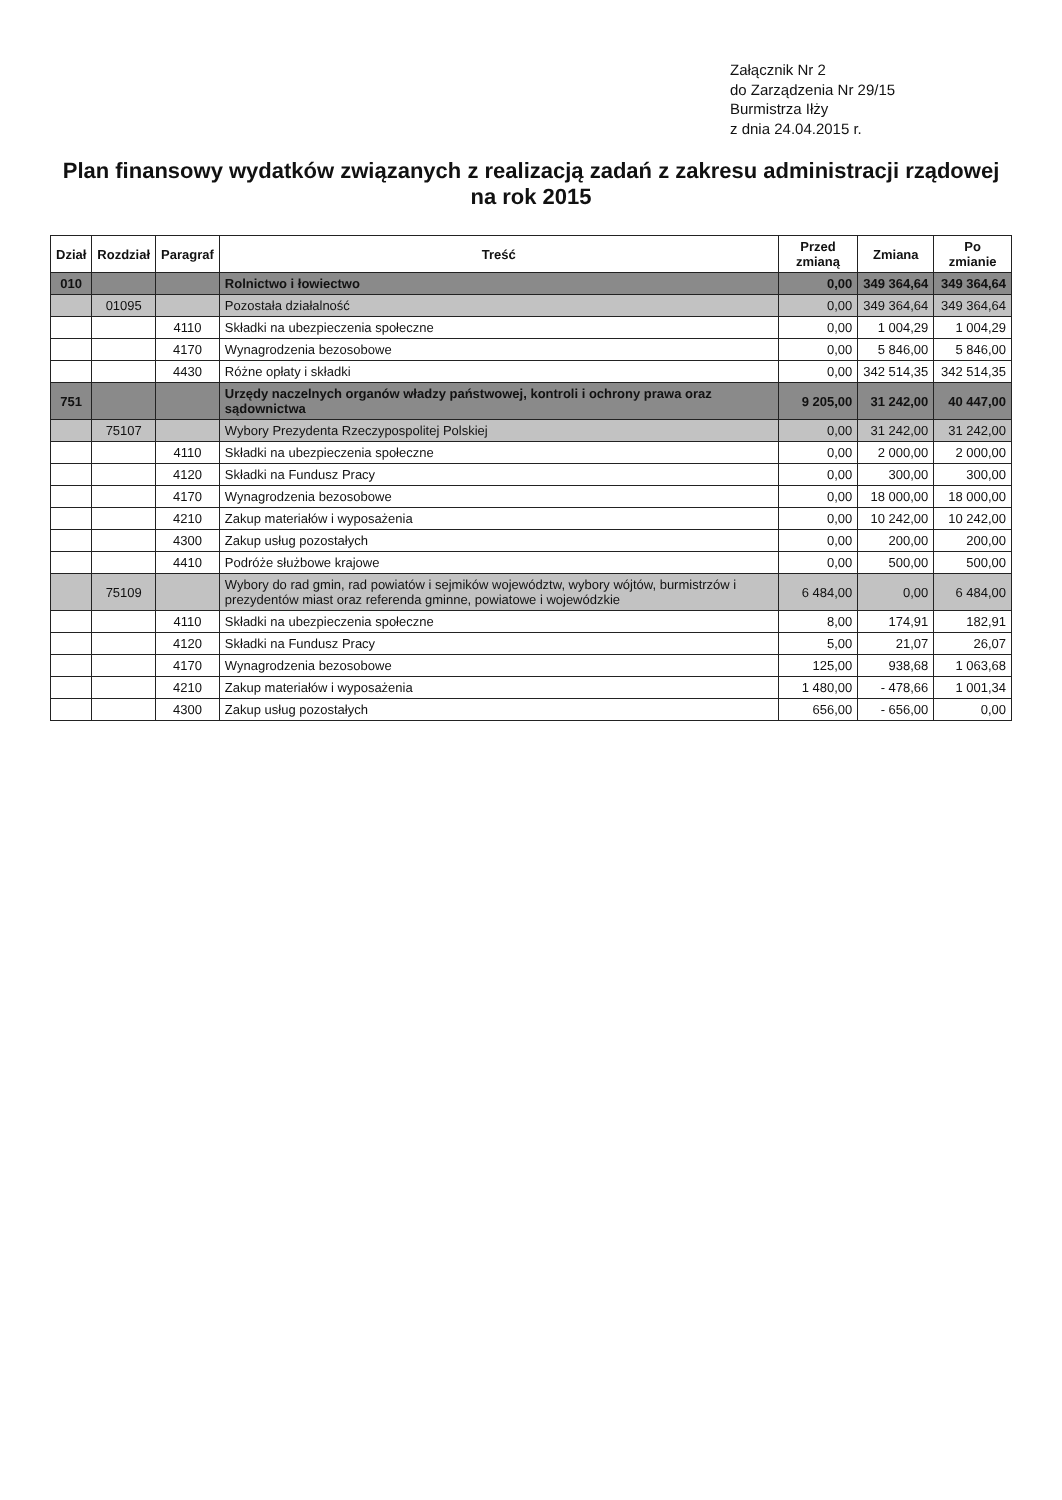Załącznik Nr 2
do Zarządzenia Nr 29/15
Burmistrza Iłży
z dnia 24.04.2015 r.
Plan finansowy wydatków związanych z realizacją zadań z zakresu administracji rządowej
na rok 2015
| Dział | Rozdział | Paragraf | Treść | Przed zmianą | Zmiana | Po zmianie |
| --- | --- | --- | --- | --- | --- | --- |
| 010 | | | Rolnictwo i łowiectwo | 0,00 | 349 364,64 | 349 364,64 |
| | 01095 | | Pozostała działalność | 0,00 | 349 364,64 | 349 364,64 |
| | | 4110 | Składki na ubezpieczenia społeczne | 0,00 | 1 004,29 | 1 004,29 |
| | | 4170 | Wynagrodzenia bezosobowe | 0,00 | 5 846,00 | 5 846,00 |
| | | 4430 | Różne opłaty i składki | 0,00 | 342 514,35 | 342 514,35 |
| 751 | | | Urzędy naczelnych organów władzy państwowej, kontroli i ochrony prawa oraz sądownictwa | 9 205,00 | 31 242,00 | 40 447,00 |
| | 75107 | | Wybory Prezydenta Rzeczypospolitej Polskiej | 0,00 | 31 242,00 | 31 242,00 |
| | | 4110 | Składki na ubezpieczenia społeczne | 0,00 | 2 000,00 | 2 000,00 |
| | | 4120 | Składki na Fundusz Pracy | 0,00 | 300,00 | 300,00 |
| | | 4170 | Wynagrodzenia bezosobowe | 0,00 | 18 000,00 | 18 000,00 |
| | | 4210 | Zakup materiałów i wyposażenia | 0,00 | 10 242,00 | 10 242,00 |
| | | 4300 | Zakup usług pozostałych | 0,00 | 200,00 | 200,00 |
| | | 4410 | Podróże służbowe krajowe | 0,00 | 500,00 | 500,00 |
| | 75109 | | Wybory do rad gmin, rad powiatów i sejmików województw, wybory wójtów, burmistrzów i prezydentów miast oraz referenda gminne, powiatowe i wojewódzkie | 6 484,00 | 0,00 | 6 484,00 |
| | | 4110 | Składki na ubezpieczenia społeczne | 8,00 | 174,91 | 182,91 |
| | | 4120 | Składki na Fundusz Pracy | 5,00 | 21,07 | 26,07 |
| | | 4170 | Wynagrodzenia bezosobowe | 125,00 | 938,68 | 1 063,68 |
| | | 4210 | Zakup materiałów i wyposażenia | 1 480,00 | - 478,66 | 1 001,34 |
| | | 4300 | Zakup usług pozostałych | 656,00 | - 656,00 | 0,00 |